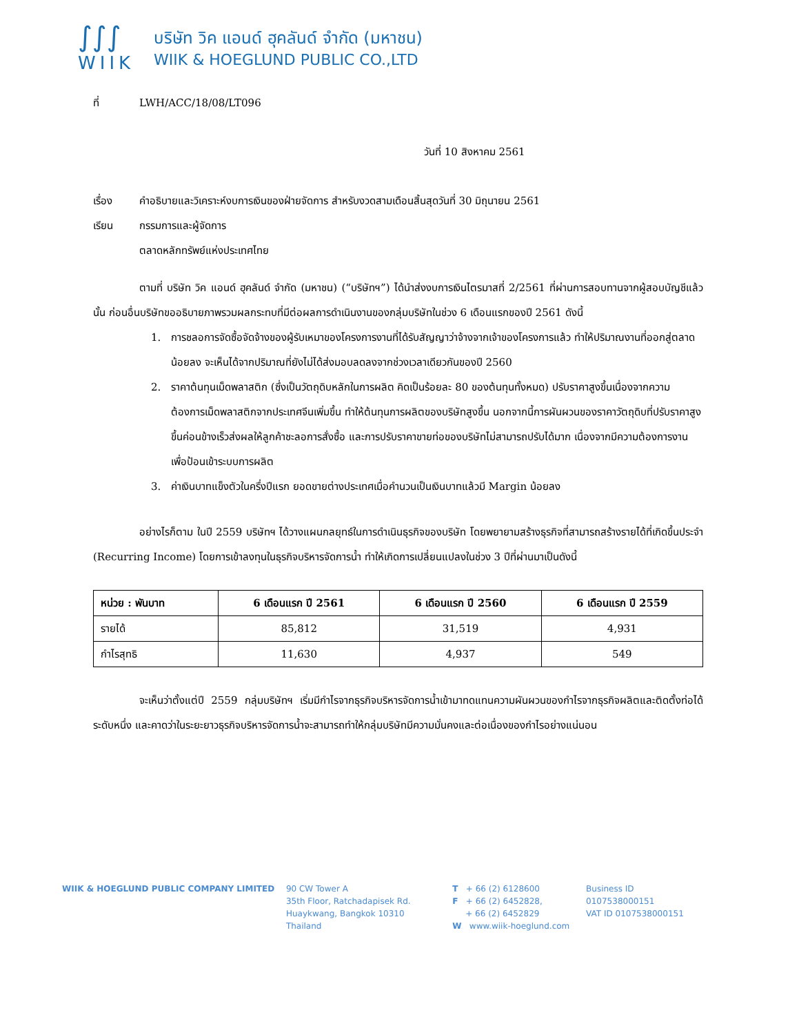∫∫∫
WIIK
บริษัท วิค แอนด์ ฮุคลันด์ จำกัด (มหาชน)
WIIK & HOEGLUND PUBLIC CO.,LTD
ที่ LWH/ACC/18/08/LT096
วันที่ 10 สิงหาคม 2561
เรื่อง คำอธิบายและวิเคราะห์งบการเงินของฝ่ายจัดการ สำหรับงวดสามเดือนสิ้นสุดวันที่ 30 มิถุนายน 2561
เรียน กรรมการและผู้จัดการ
ตลาดหลักทรัพย์แห่งประเทศไทย
ตามที่ บริษัท วิค แอนด์ ฮุคลันด์ จำกัด (มหาชน) (“บริษัทฯ”) ได้นำส่งงบการเงินไตรมาสที่ 2/2561 ที่ผ่านการสอบทานจากผู้สอบบัญชีแล้วนั้น ก่อนอื่นบริษัทขออธิบายภาพรวมผลกระทบที่มีต่อผลการดำเนินงานของกลุ่มบริษัทในช่วง 6 เดือนแรกของปี 2561 ดังนี้
1. การชลอการจัดซื้อจัดจ้างของผู้รับเหมาของโครงการงานที่ได้รับสัญญาว่าจ้างจากเจ้าของโครงการแล้ว ทำให้ปริมาณงานที่ออกสู่ตลาดน้อยลง จะเห็นได้จากปริมาณที่ยังไม่ได้ส่งมอบลดลงจากช่วงเวลาเดียวกันของปี 2560
2. ราคาต้นทุนเม็ดพลาสติก (ซึ่งเป็นวัตถุดิบหลักในการผลิต คิดเป็นร้อยละ 80 ของต้นทุนทั้งหมด) ปรับราคาสูงขึ้นเนื่องจากความต้องการเม็ดพลาสติกจากประเทศจีนเพิ่มขึ้น ทำให้ต้นทุนการผลิตของบริษัทสูงขึ้น นอกจากนี้การผันผวนของราคาวัตถุดิบที่ปรับราคาสูงขึ้นค่อนข้างเร็วส่งผลให้ลูกค้าชะลอการสั่งซื้อ และการปรับราคาขายท่อของบริษัทไม่สามารถปรับได้มาก เนื่องจากมีความต้องการงานเพื่อป้อนเข้าระบบการผลิต
3. ค่าเงินบาทแข็งตัวในครึ่งปีแรก ยอดขายต่างประเทศเมื่อคำนวนเป็นเงินบาทแล้วมี Margin น้อยลง
อย่างไรก็ตาม ในปี 2559 บริษัทฯ ได้วางแผนกลยุทธ์ในการดำเนินธุรกิจของบริษัท โดยพยายามสร้างธุรกิจที่สามารถสร้างรายได้ที่เกิดขึ้นประจำ (Recurring Income) โดยการเข้าลงทุนในธุรกิจบริหารจัดการน้ำ ทำให้เกิดการเปลี่ยนแปลงในช่วง 3 ปีที่ผ่านมาเป็นดังนี้
| หน่วย : พันบาท | 6 เดือนแรก ปี 2561 | 6 เดือนแรก ปี 2560 | 6 เดือนแรก ปี 2559 |
| --- | --- | --- | --- |
| รายได้ | 85,812 | 31,519 | 4,931 |
| กำไรสุทธิ | 11,630 | 4,937 | 549 |
จะเห็นว่าตั้งแต่ปี 2559 กลุ่มบริษัทฯ เริ่มมีกำไรจากธุรกิจบริหารจัดการน้ำเข้ามาทดแทนความผันผวนของกำไรจากธุรกิจผลิตและติดตั้งท่อได้ระดับหนึ่ง และคาดว่าในระยะยาวธุรกิจบริหารจัดการน้ำจะสามารถทำให้กลุ่มบริษัทมีความมั่นคงและต่อเนื่องของกำไรอย่างแน่นอน
WIIK & HOEGLUND PUBLIC COMPANY LIMITED 90 CW Tower A
35th Floor, Ratchadapisek Rd.
Huaykwang, Bangkok 10310
Thailand
T + 66 (2) 6128600
F + 66 (2) 6452828,
+ 66 (2) 6452829
W www.wiik-hoeglund.com
Business ID 0107538000151
VAT ID 0107538000151